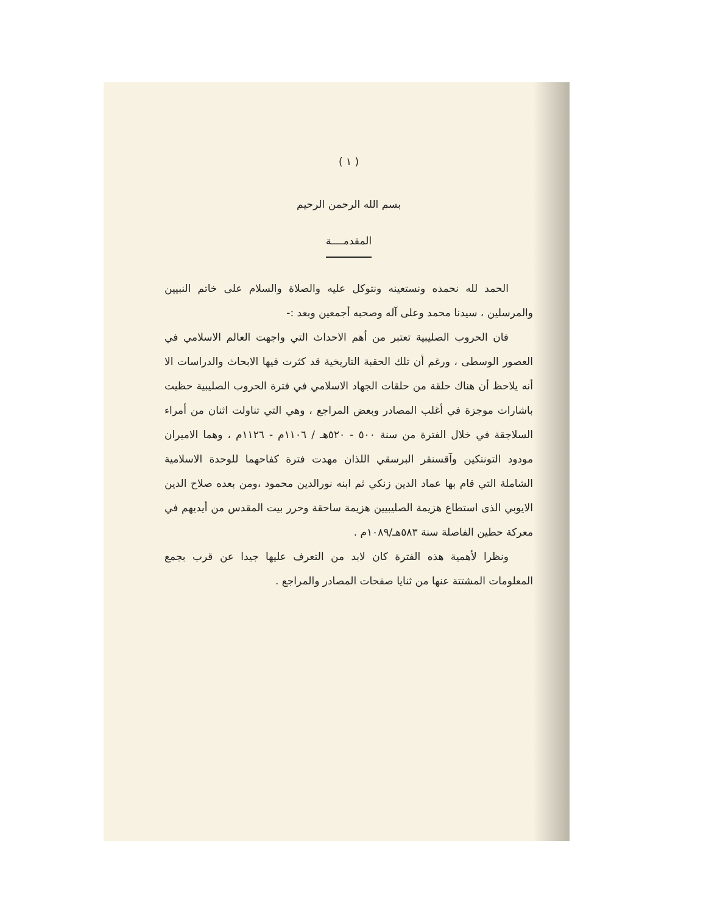( ١ )
بسم الله الرحمن الرحيم
المقدمــــة
الحمد لله نحمده ونستعينه ونتوكل عليه والصلاة والسلام على خاتم النبيين والمرسلين ، سيدنا محمد وعلى آله وصحبه أجمعين وبعد :-
فان الحروب الصليبية تعتبر من أهم الاحداث التي واجهت العالم الاسلامي في العصور الوسطى ، ورغم أن تلك الحقبة التاريخية قد كثرت فيها الابحاث والدراسات الا أنه يلاحظ أن هناك حلقة من حلقات الجهاد الاسلامي في فترة الحروب الصليبية حظيت باشارات موجزة في أغلب المصادر وبعض المراجع ، وهي التي تناولت اثنان من أمراء السلاجقة في خلال الفترة من سنة ٥٠٠ - ٥٢٠هـ / ١١٠٦م - ١١٢٦م ، وهما الاميران مودود التونتكين وآقسنقر البرسقي اللذان مهدت فترة كفاحهما للوحدة الاسلامية الشاملة التي قام بها عماد الدين زنكي ثم ابنه نورالدين محمود ،ومن بعده صلاح الدين الايوبي الذى استطاع هزيمة الصليبيين هزيمة ساحقة وحرر بيت المقدس من أيديهم في معركة حطين الفاصلة سنة ٥٨٣هـ/١٠٨٩م .
ونظرا لأهمية هذه الفترة كان لابد من التعرف عليها جيدا عن قرب بجمع المعلومات المشتتة عنها من ثنايا صفحات المصادر والمراجع .